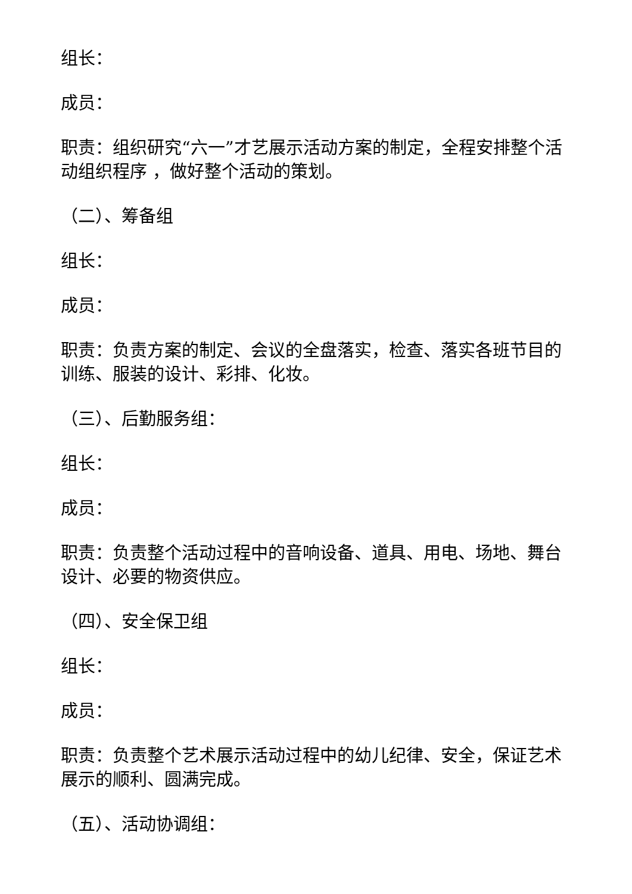组长：
成员：
职责：组织研究“六一”才艺展示活动方案的制定，全程安排整个活动组织程序 ，做好整个活动的策划。
（二）、筹备组
组长：
成员：
职责：负责方案的制定、会议的全盘落实，检查、落实各班节目的训练、服装的设计、彩排、化妆。
（三）、后勤服务组：
组长：
成员：
职责：负责整个活动过程中的音响设备、道具、用电、场地、舞台设计、必要的物资供应。
（四）、安全保卫组
组长：
成员：
职责：负责整个艺术展示活动过程中的幼儿纪律、安全，保证艺术展示的顺利、圆满完成。
（五）、活动协调组：